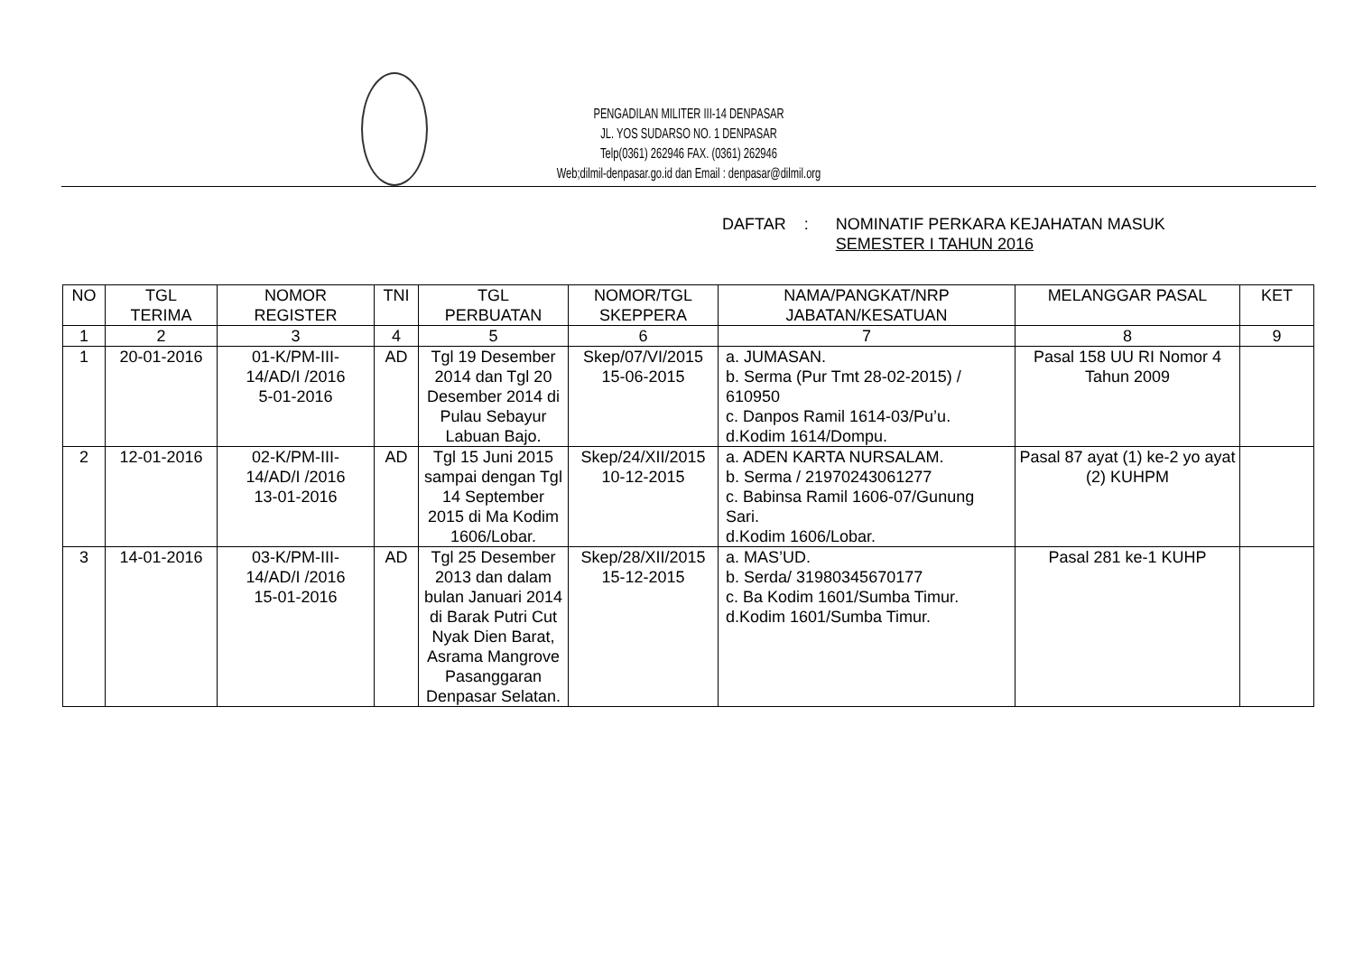PENGADILAN MILITER III-14 DENPASAR
JL. YOS SUDARSO NO. 1 DENPASAR
Telp(0361) 262946 FAX. (0361) 262946
Web;dilmil-denpasar.go.id dan Email : denpasar@dilmil.org
DAFTAR: NOMINATIF PERKARA KEJAHATAN MASUK
SEMESTER I TAHUN 2016
| NO | TGL TERIMA | NOMOR REGISTER | TNI | TGL PERBUATAN | NOMOR/TGL SKEPPERA | NAMA/PANGKAT/NRP JABATAN/KESATUAN | MELANGGAR PASAL | KET |
| --- | --- | --- | --- | --- | --- | --- | --- | --- |
| 1 | 2 | 3 | 4 | 5 | 6 | 7 | 8 | 9 |
| 1 | 20-01-2016 | 01-K/PM-III- 14/AD/I /2016 5-01-2016 | AD | Tgl 19 Desember 2014 dan Tgl 20 Desember 2014 di Pulau Sebayur Labuan Bajo. | Skep/07/VI/2015 15-06-2015 | a. JUMASAN. b. Serma (Pur Tmt 28-02-2015) / 610950 c. Danpos Ramil 1614-03/Pu’u. d.Kodim 1614/Dompu. | Pasal 158 UU RI Nomor 4 Tahun 2009 | |
| 2 | 12-01-2016 | 02-K/PM-III- 14/AD/I /2016 13-01-2016 | AD | Tgl 15 Juni 2015 sampai dengan Tgl 14 September 2015 di Ma Kodim 1606/Lobar. | Skep/24/XII/2015 10-12-2015 | a. ADEN KARTA NURSALAM. b. Serma / 21970243061277 c. Babinsa Ramil 1606-07/Gunung Sari. d.Kodim 1606/Lobar. | Pasal 87 ayat (1) ke-2 yo ayat (2) KUHPM | |
| 3 | 14-01-2016 | 03-K/PM-III- 14/AD/I /2016 15-01-2016 | AD | Tgl 25 Desember 2013 dan dalam bulan Januari 2014 di Barak Putri Cut Nyak Dien Barat, Asrama Mangrove Pasanggaran Denpasar Selatan. | Skep/28/XII/2015 15-12-2015 | a. MAS’UD. b. Serda/ 31980345670177 c. Ba Kodim 1601/Sumba Timur. d.Kodim 1601/Sumba Timur. | Pasal 281 ke-1 KUHP | |